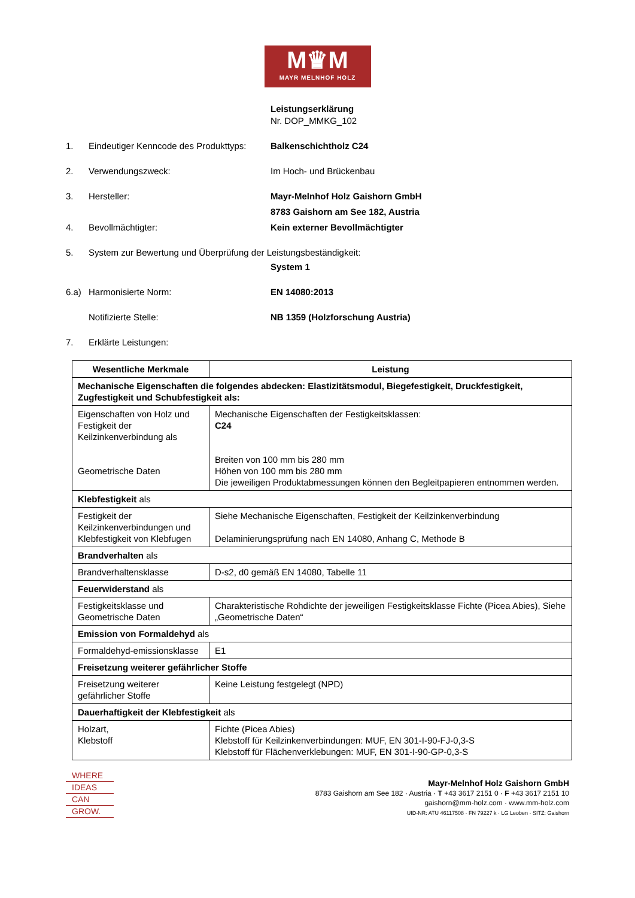M♛M
MAYR MELNHOF HOLZ
Leistungserklärung
Nr. DOP_MMKG_102
1. Eindeutiger Kenncode des Produkttyps: Balkenschichtholz C24
2. Verwendungszweck: Im Hoch- und Brückenbau
3. Hersteller: Mayr-Melnhof Holz Gaishorn GmbH
8783 Gaishorn am See 182, Austria
4. Bevollmächtigter: Kein externer Bevollmächtigter
5. System zur Bewertung und Überprüfung der Leistungsbeständigkeit:
System 1
6.a) Harmonisierte Norm: EN 14080:2013
Notifizierte Stelle: NB 1359 (Holzforschung Austria)
7. Erklärte Leistungen:
| Wesentliche Merkmale | Leistung |
| --- | --- |
| Mechanische Eigenschaften die folgendes abdecken: Elastizitätsmodul, Biegefestigkeit, Druckfestigkeit, Zugfestigkeit und Schubfestigkeit als: | |
| Eigenschaften von Holz und Festigkeit der Keilzinkenverbindung als Geometrische Daten | Mechanische Eigenschaften der Festigkeitsklassen: C24 Breiten von 100 mm bis 280 mm Höhen von 100 mm bis 280 mm Die jeweiligen Produktabmessungen können den Begleitpapieren entnommen werden. |
| Klebfestigkeit als | |
| Festigkeit der Keilzinkenverbindungen und Klebfestigkeit von Klebfugen | Siehe Mechanische Eigenschaften, Festigkeit der Keilzinkenverbindung Delaminierungsprüfung nach EN 14080, Anhang C, Methode B |
| Brandverhalten als | |
| Brandverhaltensklasse | D-s2, d0 gemäß EN 14080, Tabelle 11 |
| Feuerwiderstand als | |
| Festigkeitsklasse und Geometrische Daten | Charakteristische Rohdichte der jeweiligen Festigkeitsklasse Fichte (Picea Abies), Siehe „Geometrische Daten“ |
| Emission von Formaldehyd als | |
| Formaldehyd-emissionsklasse | E1 |
| Freisetzung weiterer gefährlicher Stoffe | |
| Freisetzung weiterer gefährlicher Stoffe | Keine Leistung festgelegt (NPD) |
| Dauerhaftigkeit der Klebfestigkeit als | |
| Holzart, Klebstoff | Fichte (Picea Abies) Klebstoff für Keilzinkenverbindungen: MUF, EN 301-I-90-FJ-0,3-S Klebstoff für Flächenverklebungen: MUF, EN 301-I-90-GP-0,3-S |
WHERE
IDEAS
CAN
GROW.
Mayr-Melnhof Holz Gaishorn GmbH
8783 Gaishorn am See 182 · Austria · T +43 3617 2151 0 · F +43 3617 2151 10
gaishorn@mm-holz.com · www.mm-holz.com
UID-NR: ATU 46117508 · FN 79227 k · LG Leoben · SITZ: Gaishorn